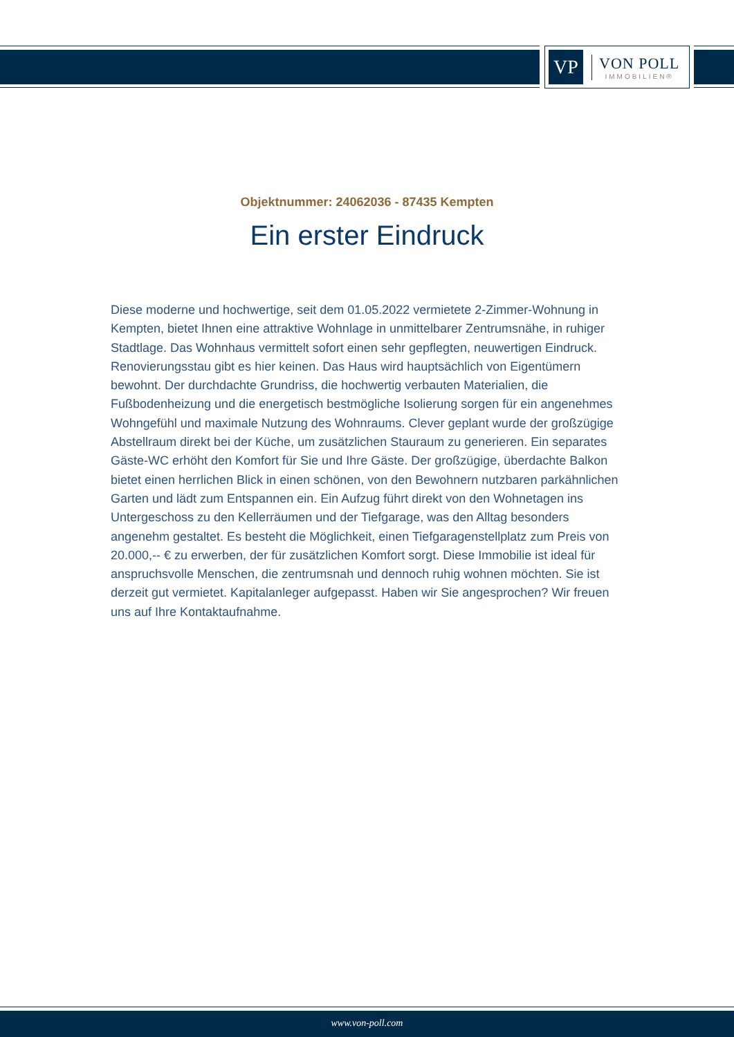VP
VON POLL
IMMOBILIEN®
Objektnummer: 24062036 - 87435 Kempten
Ein erster Eindruck
Diese moderne und hochwertige, seit dem 01.05.2022 vermietete 2-Zimmer-Wohnung in Kempten, bietet Ihnen eine attraktive Wohnlage in unmittelbarer Zentrumsnähe, in ruhiger Stadtlage. Das Wohnhaus vermittelt sofort einen sehr gepflegten, neuwertigen Eindruck. Renovierungsstau gibt es hier keinen. Das Haus wird hauptsächlich von Eigentümern bewohnt. Der durchdachte Grundriss, die hochwertig verbauten Materialien, die Fußbodenheizung und die energetisch bestmögliche Isolierung sorgen für ein angenehmes Wohngefühl und maximale Nutzung des Wohnraums. Clever geplant wurde der großzügige Abstellraum direkt bei der Küche, um zusätzlichen Stauraum zu generieren. Ein separates Gäste-WC erhöht den Komfort für Sie und Ihre Gäste. Der großzügige, überdachte Balkon bietet einen herrlichen Blick in einen schönen, von den Bewohnern nutzbaren parkähnlichen Garten und lädt zum Entspannen ein. Ein Aufzug führt direkt von den Wohnetagen ins Untergeschoss zu den Kellerräumen und der Tiefgarage, was den Alltag besonders angenehm gestaltet. Es besteht die Möglichkeit, einen Tiefgaragenstellplatz zum Preis von 20.000,-- € zu erwerben, der für zusätzlichen Komfort sorgt. Diese Immobilie ist ideal für anspruchsvolle Menschen, die zentrumsnah und dennoch ruhig wohnen möchten. Sie ist derzeit gut vermietet. Kapitalanleger aufgepasst. Haben wir Sie angesprochen? Wir freuen uns auf Ihre Kontaktaufnahme.
www.von-poll.com